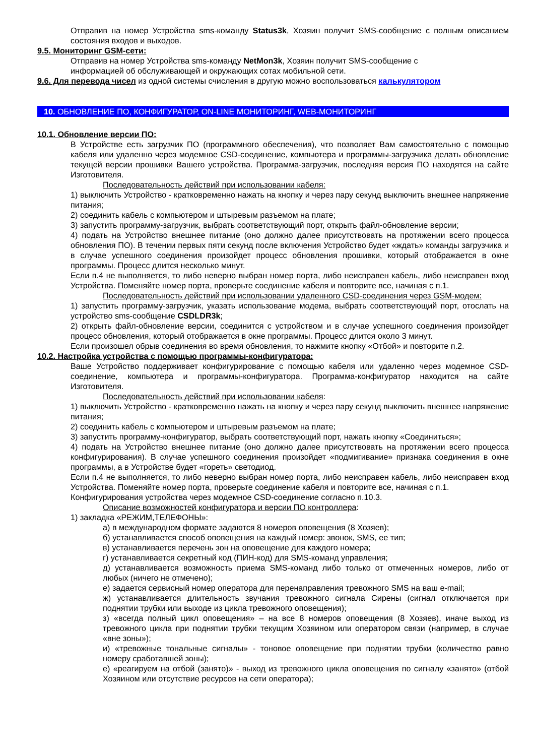Отправив на номер Устройства sms-команду Status3k, Хозяин получит SMS-сообщение с полным описанием состояния входов и выходов.
9.5. Мониторинг GSM-сети:
Отправив на номер Устройства sms-команду NetMon3k, Хозяин получит SMS-сообщение с
информацией об обслуживающей и окружающих сотах мобильной сети.
9.6. Для перевода чисел из одной системы счисления в другую можно воспользоваться калькулятором
10. ОБНОВЛЕНИЕ ПО, КОНФИГУРАТОР, ON-LINE МОНИТОРИНГ, WEB-МОНИТОРИНГ
10.1. Обновление версии ПО:
В Устройстве есть загрузчик ПО (программного обеспечения), что позволяет Вам самостоятельно с помощью кабеля или удаленно через модемное CSD-соединение, компьютера и программы-загрузчика делать обновление текущей версии прошивки Вашего устройства. Программа-загрузчик, последняя версия ПО находятся на сайте Изготовителя.
Последовательность действий при использовании кабеля:
1) выключить Устройство - кратковременно нажать на кнопку и через пару секунд выключить внешнее напряжение питания;
2) соединить кабель с компьютером и штыревым разъемом на плате;
3) запустить программу-загрузчик, выбрать соответствующий порт, открыть файл-обновление версии;
4) подать на Устройство внешнее питание (оно должно далее присутствовать на протяжении всего процесса обновления ПО). В течении первых пяти секунд после включения Устройство будет «ждать» команды загрузчика и в случае успешного соединения произойдет процесс обновления прошивки, который отображается в окне программы. Процесс длится несколько минут.
Если п.4 не выполняется, то либо неверно выбран номер порта, либо неисправен кабель, либо неисправен вход Устройства. Поменяйте номер порта, проверьте соединение кабеля и повторите все, начиная с п.1.
Последовательность действий при использовании удаленного CSD-соединения через GSM-модем:
1) запустить программу-загрузчик, указать использование модема, выбрать соответствующий порт, отослать на устройство sms-сообщение CSDLDR3k;
2) открыть файл-обновление версии, соединится с устройством и в случае успешного соединения произойдет процесс обновления, который отображается в окне программы. Процесс длится около 3 минут.
Если произошел обрыв соединения во время обновления, то нажмите кнопку «Отбой» и повторите п.2.
10.2. Настройка устройства с помощью программы-конфигуратора:
Ваше Устройство поддерживает конфигурирование с помощью кабеля или удаленно через модемное CSD-соединение, компьютера и программы-конфигуратора. Программа-конфигуратор находится на сайте Изготовителя.
Последовательность действий при использовании кабеля:
1) выключить Устройство - кратковременно нажать на кнопку и через пару секунд выключить внешнее напряжение питания;
2) соединить кабель с компьютером и штыревым разъемом на плате;
3) запустить программу-конфигуратор, выбрать соответствующий порт, нажать кнопку «Соединиться»;
4) подать на Устройство внешнее питание (оно должно далее присутствовать на протяжении всего процесса конфигурирования). В случае успешного соединения произойдет «подмигивание» признака соединения в окне программы, а в Устройстве будет «гореть» светодиод.
Если п.4 не выполняется, то либо неверно выбран номер порта, либо неисправен кабель, либо неисправен вход Устройства. Поменяйте номер порта, проверьте соединение кабеля и повторите все, начиная с п.1.
Конфигурирования устройства через модемное CSD-соединение согласно п.10.3.
Описание возможностей конфигуратора и версии ПО контроллера:
1) закладка «РЕЖИМ,ТЕЛЕФОНЫ»:
а) в международном формате задаются 8 номеров оповещения (8 Хозяев);
б) устанавливается способ оповещения на каждый номер: звонок, SMS, ее тип;
в) устанавливается перечень зон на оповещение для каждого номера;
г) устанавливается секретный код (ПИН-код) для SMS-команд управления;
д) устанавливается возможность приема SMS-команд либо только от отмеченных номеров, либо от любых (ничего не отмечено);
е) задается сервисный номер оператора для перенаправления тревожного SMS на ваш e-mail;
ж) устанавливается длительность звучания тревожного сигнала Сирены (сигнал отключается при поднятии трубки или выходе из цикла тревожного оповещения);
з) «всегда полный цикл оповещения» – на все 8 номеров оповещения (8 Хозяев), иначе выход из тревожного цикла при поднятии трубки текущим Хозяином или оператором связи (например, в случае «вне зоны»);
и) «тревожные тональные сигналы» - тоновое оповещение при поднятии трубки (количество равно номеру сработавшей зоны);
е) «реагируем на отбой (занято)» - выход из тревожного цикла оповещения по сигналу «занято» (отбой Хозяином или отсутствие ресурсов на сети оператора);